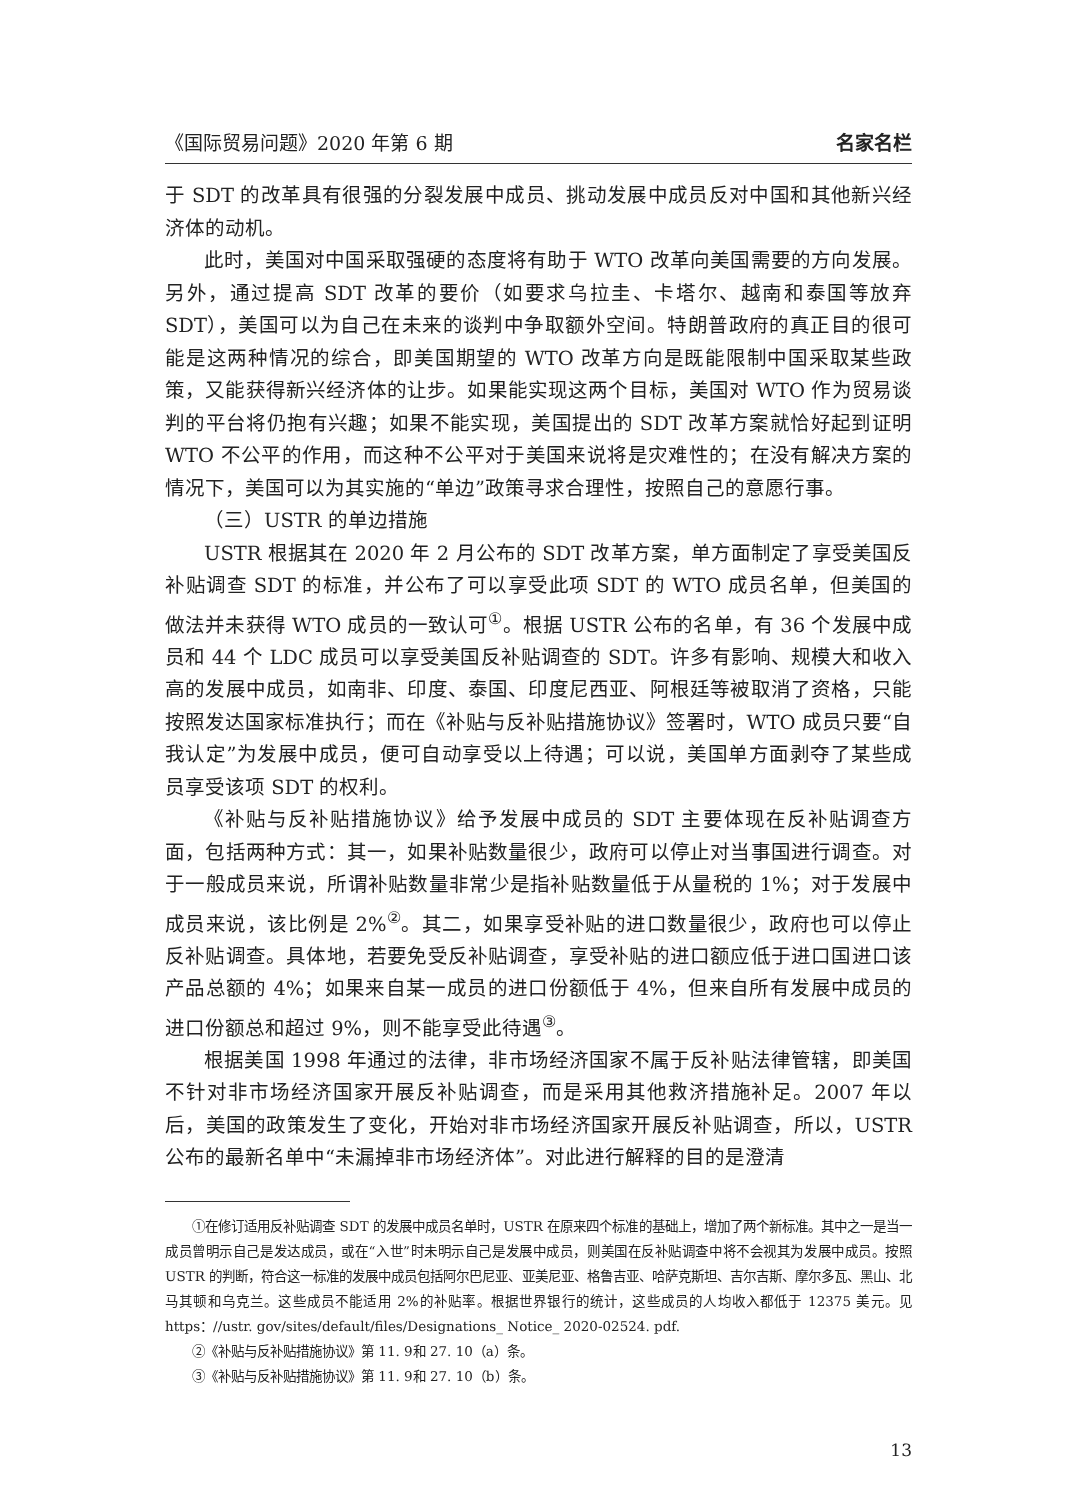《国际贸易问题》2020 年第 6 期 名家名栏
于 SDT 的改革具有很强的分裂发展中成员、挑动发展中成员反对中国和其他新兴经济体的动机。
此时，美国对中国采取强硬的态度将有助于 WTO 改革向美国需要的方向发展。另外，通过提高 SDT 改革的要价（如要求乌拉圭、卡塔尔、越南和泰国等放弃 SDT），美国可以为自己在未来的谈判中争取额外空间。特朗普政府的真正目的很可能是这两种情况的综合，即美国期望的 WTO 改革方向是既能限制中国采取某些政策，又能获得新兴经济体的让步。如果能实现这两个目标，美国对 WTO 作为贸易谈判的平台将仍抱有兴趣；如果不能实现，美国提出的 SDT 改革方案就恰好起到证明 WTO 不公平的作用，而这种不公平对于美国来说将是灾难性的；在没有解决方案的情况下，美国可以为其实施的“单边”政策寻求合理性，按照自己的意愿行事。
（三）USTR 的单边措施
USTR 根据其在 2020 年 2 月公布的 SDT 改革方案，单方面制定了享受美国反补贴调查 SDT 的标准，并公布了可以享受此项 SDT 的 WTO 成员名单，但美国的做法并未获得 WTO 成员的一致认可<sup>①</sup>。根据 USTR 公布的名单，有 36 个发展中成员和 44 个 LDC 成员可以享受美国反补贴调查的 SDT。许多有影响、规模大和收入高的发展中成员，如南非、印度、泰国、印度尼西亚、阿根廷等被取消了资格，只能按照发达国家标准执行；而在《补贴与反补贴措施协议》签署时，WTO 成员只要“自我认定”为发展中成员，便可自动享受以上待遇；可以说，美国单方面剥夺了某些成员享受该项 SDT 的权利。
《补贴与反补贴措施协议》给予发展中成员的 SDT 主要体现在反补贴调查方面，包括两种方式：其一，如果补贴数量很少，政府可以停止对当事国进行调查。对于一般成员来说，所谓补贴数量非常少是指补贴数量低于从量税的 1%；对于发展中成员来说，该比例是 2%<sup>②</sup>。其二，如果享受补贴的进口数量很少，政府也可以停止反补贴调查。具体地，若要免受反补贴调查，享受补贴的进口额应低于进口国进口该产品总额的 4%；如果来自某一成员的进口份额低于 4%，但来自所有发展中成员的进口份额总和超过 9%，则不能享受此待遇<sup>③</sup>。
根据美国 1998 年通过的法律，非市场经济国家不属于反补贴法律管辖，即美国不针对非市场经济国家开展反补贴调查，而是采用其他救济措施补足。2007 年以后，美国的政策发生了变化，开始对非市场经济国家开展反补贴调查，所以，USTR 公布的最新名单中“未漏掉非市场经济体”。对此进行解释的目的是澄清
①在修订适用反补贴调查 SDT 的发展中成员名单时，USTR 在原来四个标准的基础上，增加了两个新标准。其中之一是当一成员曾明示自己是发达成员，或在“入世”时未明示自己是发展中成员，则美国在反补贴调查中将不会视其为发展中成员。按照 USTR 的判断，符合这一标准的发展中成员包括阿尔巴尼亚、亚美尼亚、格鲁吉亚、哈萨克斯坦、吉尔吉斯、摩尔多瓦、黑山、北马其顿和乌克兰。这些成员不能适用 2%的补贴率。根据世界银行的统计，这些成员的人均收入都低于 12375 美元。见 https：//ustr. gov/sites/default/files/Designations_ Notice_ 2020-02524. pdf.
②《补贴与反补贴措施协议》第 11. 9和 27. 10（a）条。
③《补贴与反补贴措施协议》第 11. 9和 27. 10（b）条。
13